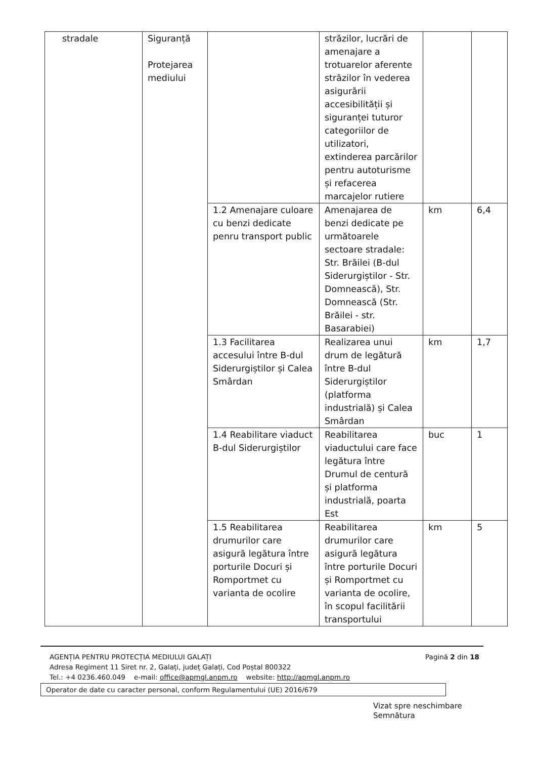| stradale | Siguranță Protejarea mediului | | străzilor, lucrări de amenajare a trotuarelor aferente străzilor în vederea asigurării accesibilității și siguranței tuturor categoriilor de utilizatori, extinderea parcărilor pentru autoturisme și refacerea marcajelor rutiere | | |
| | | 1.2 Amenajare culoare cu benzi dedicate penru transport public | Amenajarea de benzi dedicate pe următoarele sectoare stradale: Str. Brăilei (B-dul Siderurgiștilor - Str. Domnească), Str. Domnească (Str. Brăilei - str. Basarabiei) | km | 6,4 |
| | | 1.3 Facilitarea accesului între B-dul Siderurgiștilor și Calea Smârdan | Realizarea unui drum de legătură între B-dul Siderurgiștilor (platforma industrială) și Calea Smârdan | km | 1,7 |
| | | 1.4 Reabilitare viaduct B-dul Siderurgiștilor | Reabilitarea viaductului care face legătura între Drumul de centură și platforma industrială, poarta Est | buc | 1 |
| | | 1.5 Reabilitarea drumurilor care asigură legătura între porturile Docuri și Romportmet cu varianta de ocolire | Reabilitarea drumurilor care asigură legătura între porturile Docuri și Romportmet cu varianta de ocolire, în scopul facilitării transportului | km | 5 |
AGENȚIA PENTRU PROTECȚIA MEDIULUI GALAȚI Pagină 2 din 18
Adresa Regiment 11 Siret nr. 2, Galați, județ Galați, Cod Poștal 800322
Tel.: +4 0236.460.049 e-mail: office@apmgl.anpm.ro website: http://apmgl.anpm.ro
Operator de date cu caracter personal, conform Regulamentului (UE) 2016/679
Vizat spre neschimbare
Semnătura